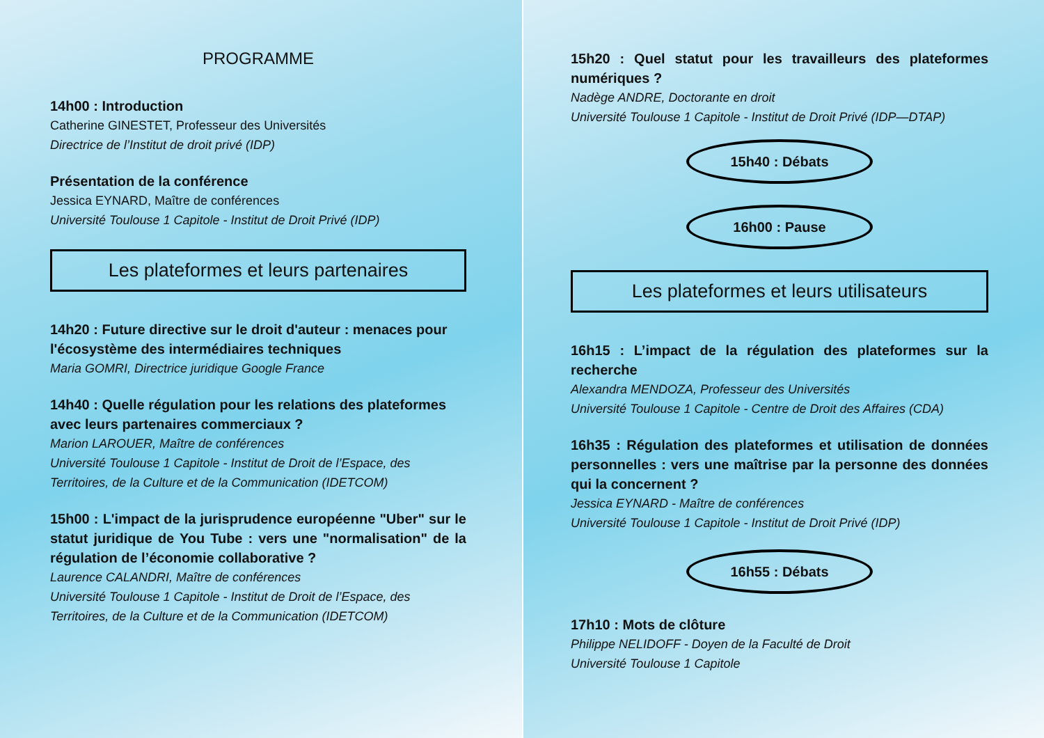PROGRAMME
14h00 : Introduction
Catherine GINESTET, Professeur des Universités
Directrice de l’Institut de droit privé (IDP)
Présentation de la conférence
Jessica EYNARD, Maître de conférences
Université Toulouse 1 Capitole - Institut de Droit Privé (IDP)
Les plateformes et leurs partenaires
14h20 : Future directive sur le droit d'auteur : menaces pour l'écosystème des intermédiaires techniques
Maria GOMRI, Directrice juridique Google France
14h40 : Quelle régulation pour les relations des plateformes avec leurs partenaires commerciaux ?
Marion LAROUER, Maître de conférences
Université Toulouse 1 Capitole - Institut de Droit de l’Espace, des Territoires, de la Culture et de la Communication (IDETCOM)
15h00 : L'impact de la jurisprudence européenne "Uber" sur le statut juridique de You Tube : vers une "normalisation" de la régulation de l’économie collaborative ?
Laurence CALANDRI, Maître de conférences
Université Toulouse 1 Capitole - Institut de Droit de l’Espace, des Territoires, de la Culture et de la Communication (IDETCOM)
15h20 : Quel statut pour les travailleurs des plateformes numériques ?
Nadège ANDRE, Doctorante en droit
Université Toulouse 1 Capitole - Institut de Droit Privé (IDP—DTAP)
15h40 : Débats
16h00 : Pause
Les plateformes et leurs utilisateurs
16h15 : L’impact de la régulation des plateformes sur la recherche
Alexandra MENDOZA, Professeur des Universités
Université Toulouse 1 Capitole - Centre de Droit des Affaires (CDA)
16h35 : Régulation des plateformes et utilisation de données personnelles : vers une maîtrise par la personne des données qui la concernent ?
Jessica EYNARD - Maître de conférences
Université Toulouse 1 Capitole - Institut de Droit Privé (IDP)
16h55 : Débats
17h10 : Mots de clôture
Philippe NELIDOFF - Doyen de la Faculté de Droit
Université Toulouse 1 Capitole